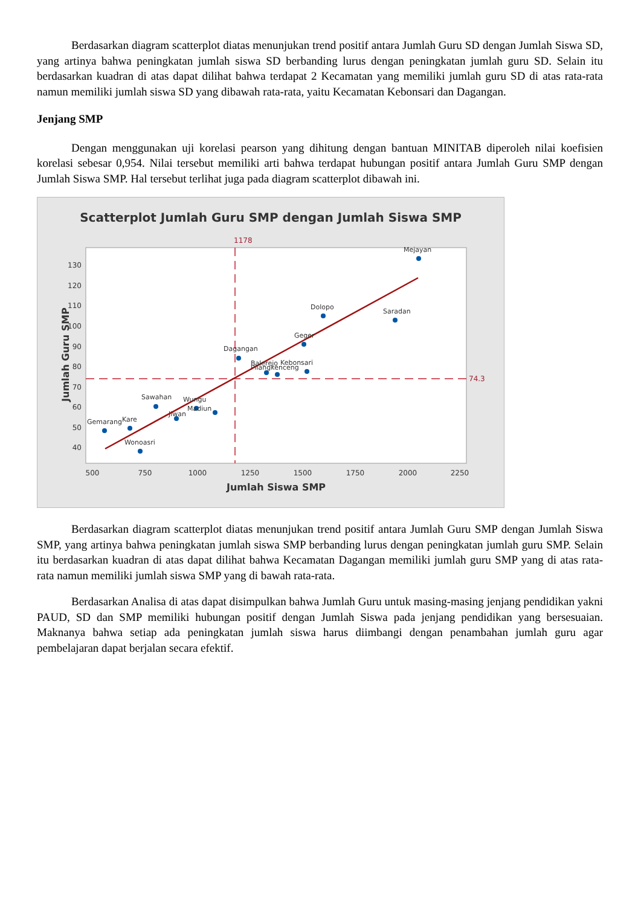Berdasarkan diagram scatterplot diatas menunjukan trend positif antara Jumlah Guru SD dengan Jumlah Siswa SD, yang artinya bahwa peningkatan jumlah siswa SD berbanding lurus dengan peningkatan jumlah guru SD. Selain itu berdasarkan kuadran di atas dapat dilihat bahwa terdapat 2 Kecamatan yang memiliki jumlah guru SD di atas rata-rata namun memiliki jumlah siswa SD yang dibawah rata-rata, yaitu Kecamatan Kebonsari dan Dagangan.
Jenjang SMP
Dengan menggunakan uji korelasi pearson yang dihitung dengan bantuan MINITAB diperoleh nilai koefisien korelasi sebesar 0,954. Nilai tersebut memiliki arti bahwa terdapat hubungan positif antara Jumlah Guru SMP dengan Jumlah Siswa SMP. Hal tersebut terlihat juga pada diagram scatterplot dibawah ini.
Scatterplot Jumlah Guru SMP dengan Jumlah Siswa SMP
1178
74.3
130
120
110
100
90
80
70
60
50
40
500
750
1000
1250
1500
1750
2000
2250
Jumlah Siswa SMP
Jumlah Guru SMP
Mejayan
Dolopo
Saradan
Geger
Dagangan
Balerejo
Kebonsari
Pilangkenceng
Sawahan
Wungu
Madiun
Jiwan
Gemarang
Kare
Wonoasri
Berdasarkan diagram scatterplot diatas menunjukan trend positif antara Jumlah Guru SMP dengan Jumlah Siswa SMP, yang artinya bahwa peningkatan jumlah siswa SMP berbanding lurus dengan peningkatan jumlah guru SMP. Selain itu berdasarkan kuadran di atas dapat dilihat bahwa Kecamatan Dagangan memiliki jumlah guru SMP yang di atas rata-rata namun memiliki jumlah siswa SMP yang di bawah rata-rata.
Berdasarkan Analisa di atas dapat disimpulkan bahwa Jumlah Guru untuk masing-masing jenjang pendidikan yakni PAUD, SD dan SMP memiliki hubungan positif dengan Jumlah Siswa pada jenjang pendidikan yang bersesuaian. Maknanya bahwa setiap ada peningkatan jumlah siswa harus diimbangi dengan penambahan jumlah guru agar pembelajaran dapat berjalan secara efektif.